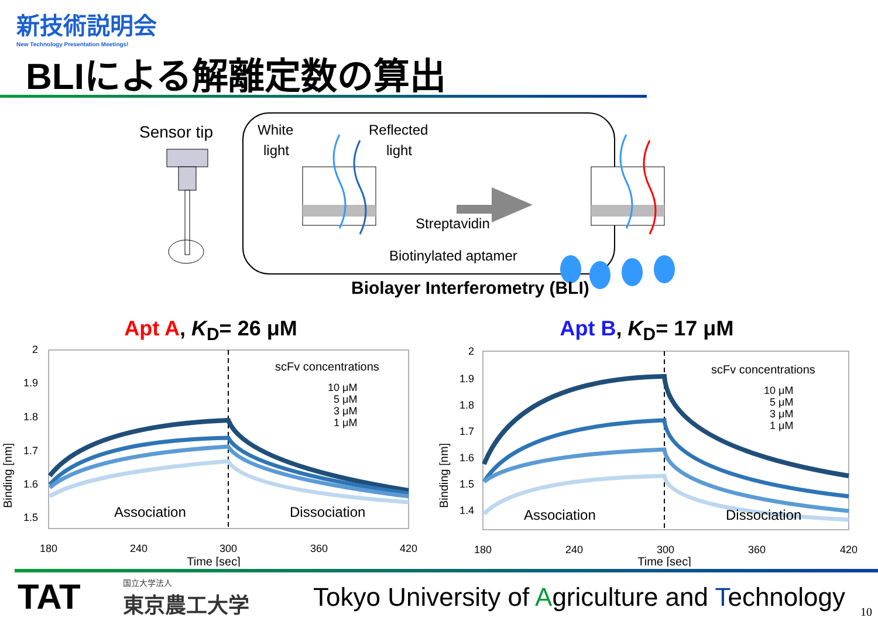新技術説明会
New Technology Presentation Meetings!
BLIによる解離定数の算出
Sensor tip
White
light
Reflected
light
Streptavidin
Biotinylated aptamer
Biolayer Interferometry (BLI)
Apt A, K<sub>D</sub>= 26 μM
2
1.9
1.8
1.7
1.6
1.5
Binding [nm]
scFv concentrations
10 μM
5 μM
3 μM
1 μM
Association
Dissociation
180
240
300
360
420
Time [sec]
Apt B, K<sub>D</sub>= 17 μM
2
1.9
1.8
1.7
1.6
1.5
1.4
Binding [nm]
scFv concentrations
10 μM
5 μM
3 μM
1 μM
Association
Dissociation
180
240
300
360
420
Time [sec]
TAT 国立大学法人
東京農工大学
Tokyo University of Agriculture and Technology
10